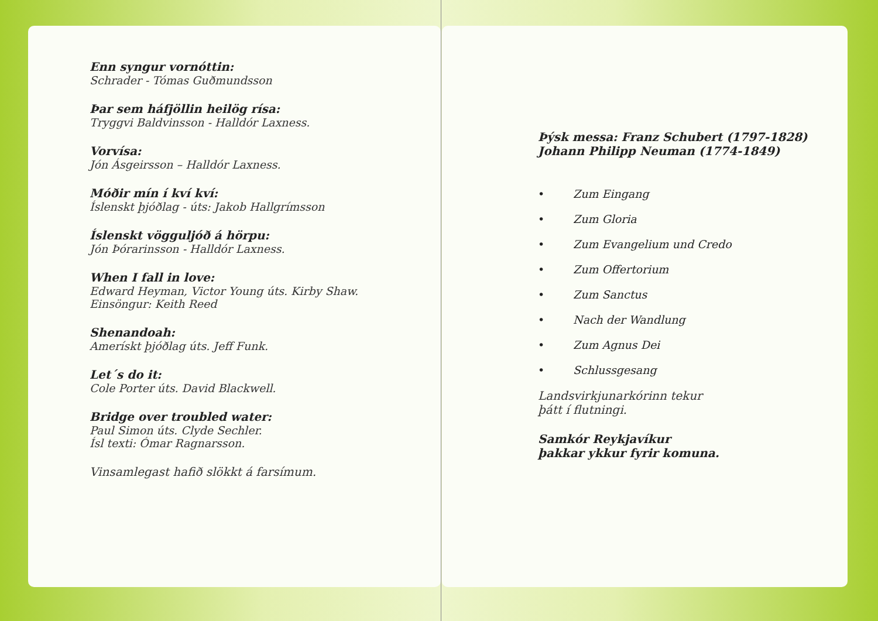Enn syngur vornóttin:
Schrader - Tómas Guðmundsson
Þar sem háfjöllin heilög rísa:
Tryggvi Baldvinsson - Halldór Laxness.
Vorvísa:
Jón Ásgeirsson – Halldór Laxness.
Móðir mín í kví kví:
Íslenskt þjóðlag - úts: Jakob Hallgrímsson
Íslenskt vögguljóð á hörpu:
Jón Þórarinsson - Halldór Laxness.
When I fall in love:
Edward Heyman, Victor Young úts. Kirby Shaw.
Einsöngur: Keith Reed
Shenandoah:
Amerískt þjóðlag úts. Jeff Funk.
Let´s do it:
Cole Porter úts. David Blackwell.
Bridge over troubled water:
Paul Simon úts. Clyde Sechler.
Ísl texti: Ómar Ragnarsson.
Vinsamlegast hafið slökkt á farsímum.
Þýsk messa: Franz Schubert (1797-1828)
Johann Philipp Neuman (1774-1849)
• Zum Eingang
• Zum Gloria
• Zum Evangelium und Credo
• Zum Offertorium
• Zum Sanctus
• Nach der Wandlung
• Zum Agnus Dei
• Schlussgesang
Landsvirkjunarkórinn tekur
þátt í flutningi.
Samkór Reykjavíkur
þakkar ykkur fyrir komuna.